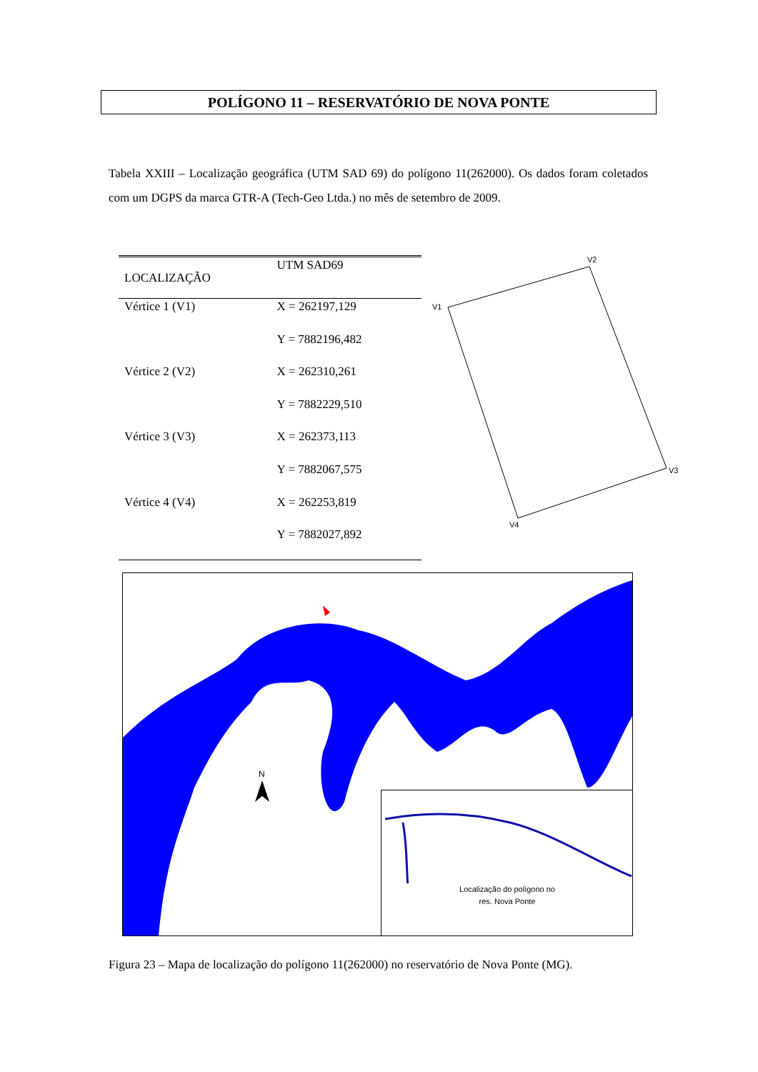POLÍGONO 11 – RESERVATÓRIO DE NOVA PONTE
Tabela XXIII – Localização geográfica (UTM SAD 69) do polígono 11(262000). Os dados foram coletados com um DGPS da marca GTR-A (Tech-Geo Ltda.) no mês de setembro de 2009.
| LOCALIZAÇÃO | UTM SAD69 |
| --- | --- |
| Vértice 1 (V1) | X = 262197,129 |
| | Y = 7882196,482 |
| Vértice 2 (V2) | X = 262310,261 |
| | Y = 7882229,510 |
| Vértice 3 (V3) | X = 262373,113 |
| | Y = 7882067,575 |
| Vértice 4 (V4) | X = 262253,819 |
| | Y = 7882027,892 |
V1
V2
V3
V4
N
Localização do polígono no
res. Nova Ponte
Figura 23 – Mapa de localização do polígono 11(262000) no reservatório de Nova Ponte (MG).